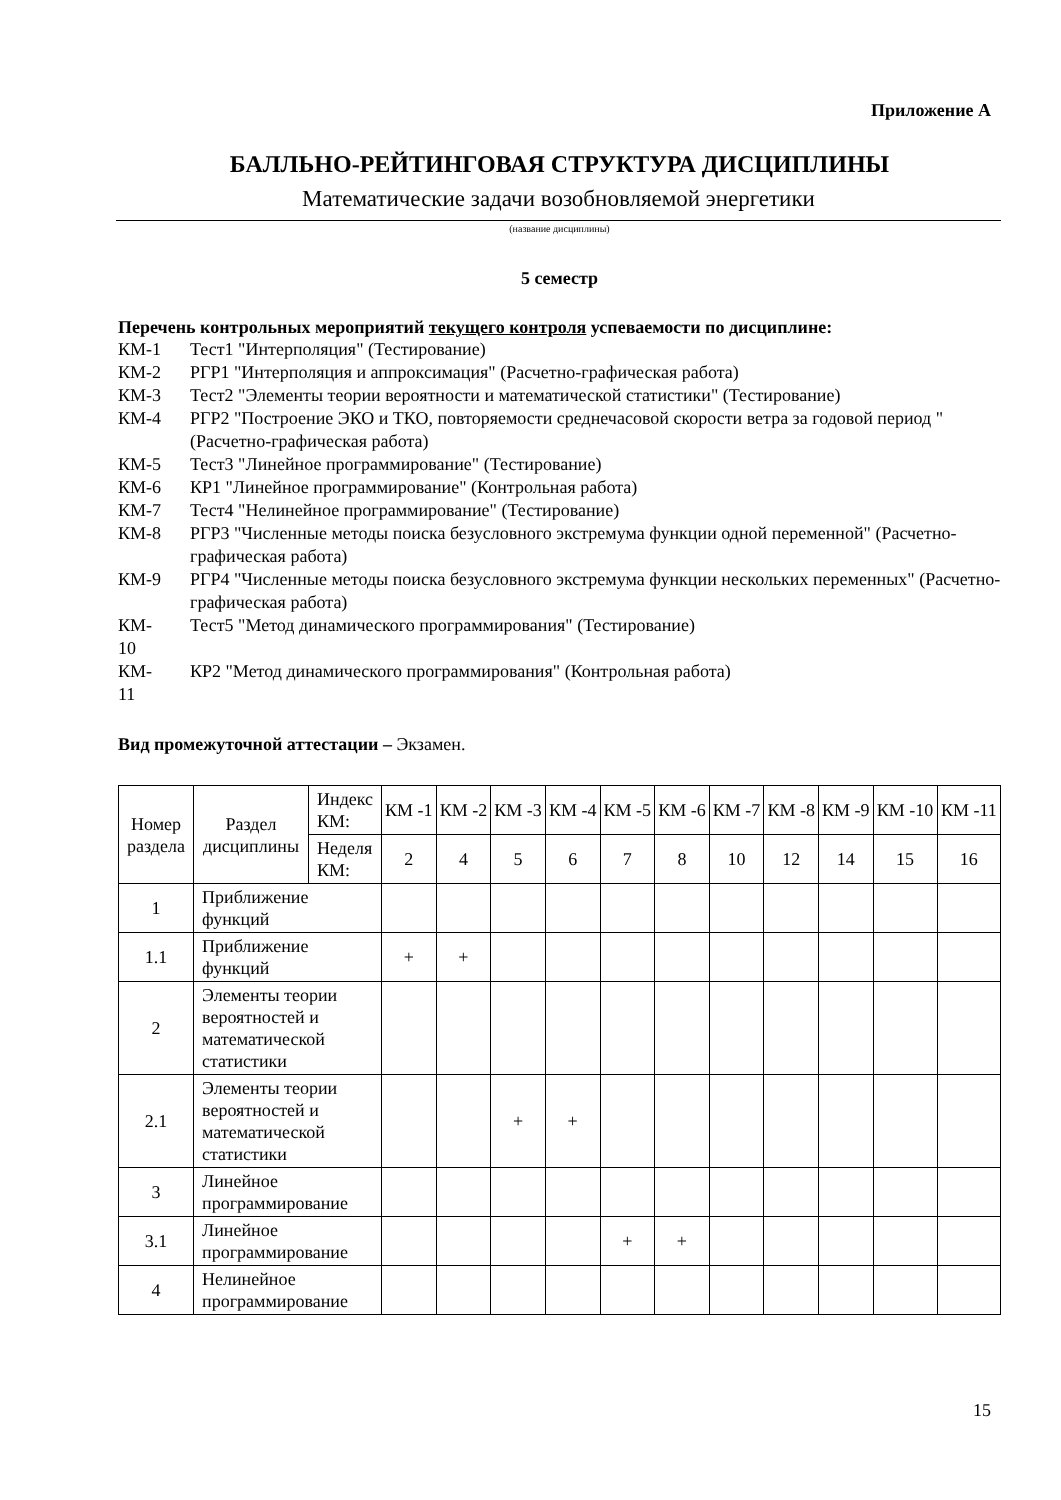Приложение А
БАЛЛЬНО-РЕЙТИНГОВАЯ СТРУКТУРА ДИСЦИПЛИНЫ
Математические задачи возобновляемой энергетики
(название дисциплины)
5 семестр
Перечень контрольных мероприятий текущего контроля успеваемости по дисциплине:
КМ-1 Тест1 "Интерполяция" (Тестирование)
КМ-2 РГР1 "Интерполяция и аппроксимация" (Расчетно-графическая работа)
КМ-3 Тест2 "Элементы теории вероятности и математической статистики" (Тестирование)
КМ-4 РГР2 "Построение ЭКО и ТКО, повторяемости среднечасовой скорости ветра за годовой период " (Расчетно-графическая работа)
КМ-5 Тест3 "Линейное программирование" (Тестирование)
КМ-6 КР1 "Линейное программирование" (Контрольная работа)
КМ-7 Тест4 "Нелинейное программирование" (Тестирование)
КМ-8 РГР3 "Численные методы поиска безусловного экстремума функции одной переменной" (Расчетно-графическая работа)
КМ-9 РГР4 "Численные методы поиска безусловного экстремума функции нескольких переменных" (Расчетно-графическая работа)
КМ-
10 Тест5 "Метод динамического программирования" (Тестирование)
КМ-
11 КР2 "Метод динамического программирования" (Контрольная работа)
Вид промежуточной аттестации – Экзамен.
| Номер раздела | Раздел дисциплины | Индекс КМ: | КМ -1 | КМ -2 | КМ -3 | КМ -4 | КМ -5 | КМ -6 | КМ -7 | КМ -8 | КМ -9 | КМ -10 | КМ -11 |
| | | Неделя КМ: | 2 | 4 | 5 | 6 | 7 | 8 | 10 | 12 | 14 | 15 | 16 |
| 1 | Приближение функций | | | | | | | | | | | | |
| 1.1 | Приближение функций | | + | + | | | | | | | | | |
| 2 | Элементы теории вероятностей и математической статистики | | | | | | | | | | | | |
| 2.1 | Элементы теории вероятностей и математической статистики | | | | + | + | | | | | | | |
| 3 | Линейное программирование | | | | | | | | | | | | |
| 3.1 | Линейное программирование | | | | | | + | + | | | | | |
| 4 | Нелинейное программирование | | | | | | | | | | | | |
15